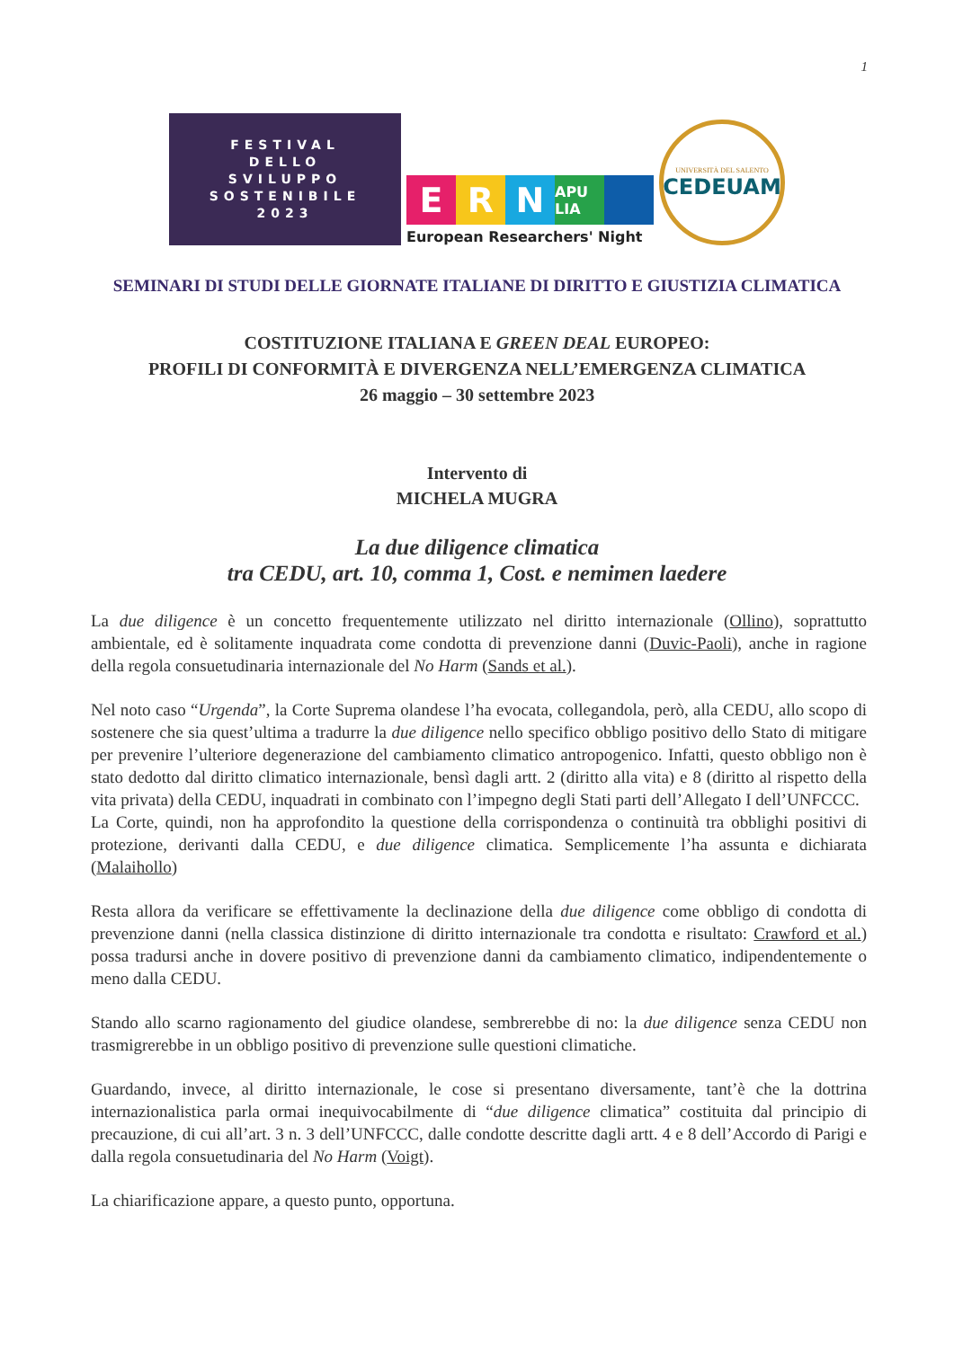1
FESTIVAL
DELLO
SVILUPPO
SOSTENIBILE
2023
E R N
APU LIA
European Researchers' Night
UNIVERSITÀ DEL SALENTO
CEDEUAM
SEMINARI DI STUDI DELLE GIORNATE ITALIANE DI DIRITTO E GIUSTIZIA CLIMATICA
COSTITUZIONE ITALIANA E GREEN DEAL EUROPEO:
PROFILI DI CONFORMITÀ E DIVERGENZA NELL’EMERGENZA CLIMATICA
26 maggio – 30 settembre 2023
Intervento di
MICHELA MUGRA
La due diligence climatica
tra CEDU, art. 10, comma 1, Cost. e nemimen laedere
La due diligence è un concetto frequentemente utilizzato nel diritto internazionale (Ollino), soprattutto ambientale, ed è solitamente inquadrata come condotta di prevenzione danni (Duvic-Paoli), anche in ragione della regola consuetudinaria internazionale del No Harm (Sands et al.).
Nel noto caso “Urgenda”, la Corte Suprema olandese l’ha evocata, collegandola, però, alla CEDU, allo scopo di sostenere che sia quest’ultima a tradurre la due diligence nello specifico obbligo positivo dello Stato di mitigare per prevenire l’ulteriore degenerazione del cambiamento climatico antropogenico. Infatti, questo obbligo non è stato dedotto dal diritto climatico internazionale, bensì dagli artt. 2 (diritto alla vita) e 8 (diritto al rispetto della vita privata) della CEDU, inquadrati in combinato con l’impegno degli Stati parti dell’Allegato I dell’UNFCCC.
La Corte, quindi, non ha approfondito la questione della corrispondenza o continuità tra obblighi positivi di protezione, derivanti dalla CEDU, e due diligence climatica. Semplicemente l’ha assunta e dichiarata (Malaihollo)
Resta allora da verificare se effettivamente la declinazione della due diligence come obbligo di condotta di prevenzione danni (nella classica distinzione di diritto internazionale tra condotta e risultato: Crawford et al.) possa tradursi anche in dovere positivo di prevenzione danni da cambiamento climatico, indipendentemente o meno dalla CEDU.
Stando allo scarno ragionamento del giudice olandese, sembrerebbe di no: la due diligence senza CEDU non trasmigrerebbe in un obbligo positivo di prevenzione sulle questioni climatiche.
Guardando, invece, al diritto internazionale, le cose si presentano diversamente, tant’è che la dottrina internazionalistica parla ormai inequivocabilmente di “due diligence climatica” costituita dal principio di precauzione, di cui all’art. 3 n. 3 dell’UNFCCC, dalle condotte descritte dagli artt. 4 e 8 dell’Accordo di Parigi e dalla regola consuetudinaria del No Harm (Voigt).
La chiarificazione appare, a questo punto, opportuna.